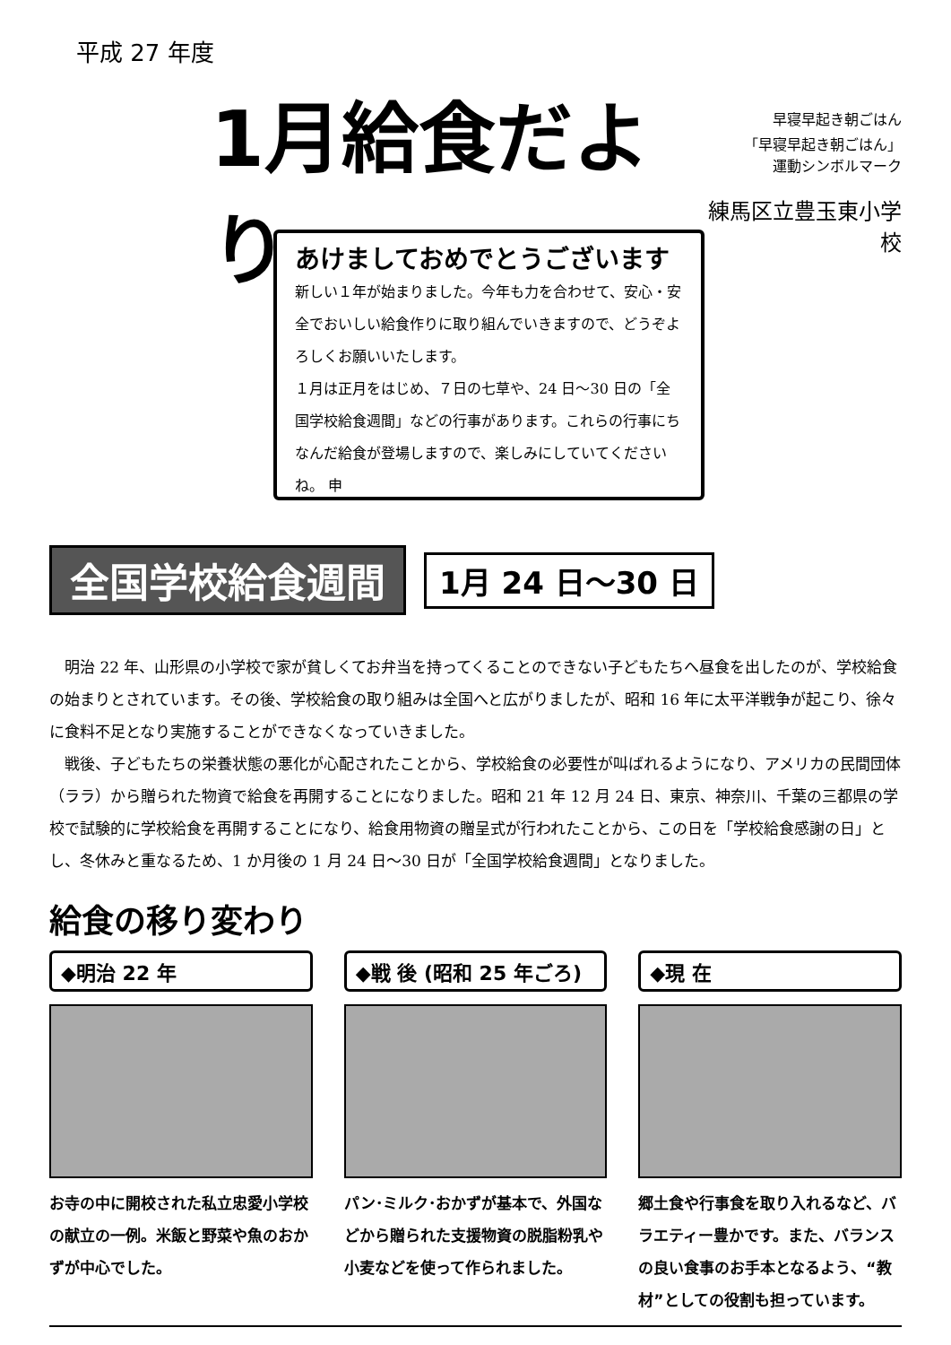平成 27 年度
1月給食だより
早寝早起き朝ごはん
「早寝早起き朝ごはん」
運動シンボルマーク
練馬区立豊玉東小学校
あけましておめでとうございます
新しい１年が始まりました。今年も力を合わせて、安心・安全でおいしい給食作りに取り組んでいきますので、どうぞよろしくお願いいたします。
１月は正月をはじめ、７日の七草や、24 日～30 日の「全国学校給食週間」などの行事があります。これらの行事にちなんだ給食が登場しますので、楽しみにしていてくださいね。 申
全国学校給食週間
1月 24 日～30 日
　明治 22 年、山形県の小学校で家が貧しくてお弁当を持ってくることのできない子どもたちへ昼食を出したのが、学校給食の始まりとされています。その後、学校給食の取り組みは全国へと広がりましたが、昭和 16 年に太平洋戦争が起こり、徐々に食料不足となり実施することができなくなっていきました。
　戦後、子どもたちの栄養状態の悪化が心配されたことから、学校給食の必要性が叫ばれるようになり、アメリカの民間団体（ララ）から贈られた物資で給食を再開することになりました。昭和 21 年 12 月 24 日、東京、神奈川、千葉の三都県の学校で試験的に学校給食を再開することになり、給食用物資の贈呈式が行われたことから、この日を「学校給食感謝の日」とし、冬休みと重なるため、1 か月後の 1 月 24 日～30 日が「全国学校給食週間」となりました。
給食の移り変わり
◆明治 22 年
お寺の中に開校された私立忠愛小学校の献立の一例。米飯と野菜や魚のおかずが中心でした。
◆戦 後 (昭和 25 年ごろ)
パン･ミルク･おかずが基本で、外国などから贈られた支援物資の脱脂粉乳や小麦などを使って作られました。
◆現 在
郷土食や行事食を取り入れるなど、バラエティー豊かです。また、バランスの良い食事のお手本となるよう、“教材”としての役割も担っています。